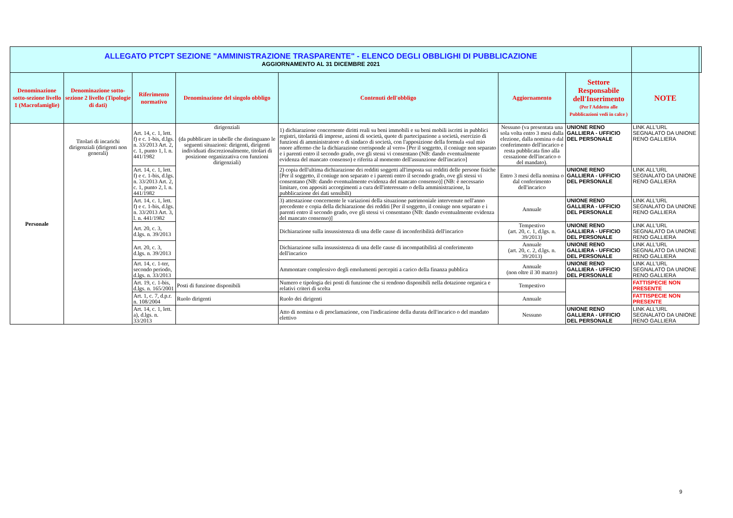| ALLEGATO PTCPT SEZIONE "AMMINISTRAZIONE TRASPARENTE" - ELENCO DEGLI OBBLIGHI DI PUBBLICAZIONE AGGIORNAMENTO AL 31 DICEMBRE 2021 | | | | | | | | |
| Denominazione sotto-sezione livello 1 (Macrofamiglie) | Denominazione sotto-sezione 2 livello (Tipologie di dati) | Riferimento normativo | Denominazione del singolo obbligo | Contenuti dell'obbligo | Aggiornamento | Settore Responsabile dell'Inserimento (Per l'Addetto alle Pubblicazioni vedi in calce ) | NOTE | |
| Personale | Titolari di incarichi dirigenziali (dirigenti non generali) | Art. 14, c. 1, lett. f) e c. 1-bis, d.lgs. n. 33/2013 Art. 2, c. 1, punto 1, l. n. 441/1982 | dirigenziali (da pubblicare in tabelle che distinguano le seguenti situazioni: dirigenti, dirigenti individuati discrezionalmente, titolari di posizione organizzativa con funzioni dirigenziali) | 1) dichiarazione concernente diritti reali su beni immobili e su beni mobili iscritti in pubblici registri, titolarità di imprese, azioni di società, quote di partecipazione a società, esercizio di funzioni di amministratore o di sindaco di società, con l'apposizione della formula «sul mio onore affermo che la dichiarazione corrisponde al vero» [Per il soggetto, il coniuge non separato e i parenti entro il secondo grado, ove gli stessi vi consentano (NB: dando eventualmente evidenza del mancato consenso) e riferita al momento dell'assunzione dell'incarico] | Nessuno (va presentata una sola volta entro 3 mesi dalla elezione, dalla nomina o dal conferimento dell'incarico e resta pubblicata fino alla cessazione dell'incarico o del mandato). | UNIONE RENO GALLIERA - UFFICIO DEL PERSONALE | LINK ALL'URL SEGNALATO DA UNIONE RENO GALLIERA | |
| | | Art. 14, c. 1, lett. f) e c. 1-bis, d.lgs. n. 33/2013 Art. 2, c. 1, punto 2, l. n. 441/1982 | | 2) copia dell'ultima dichiarazione dei redditi soggetti all'imposta sui redditi delle persone fisiche [Per il soggetto, il coniuge non separato e i parenti entro il secondo grado, ove gli stessi vi consentano (NB: dando eventualmente evidenza del mancato consenso)] (NB: è necessario limitare, con appositi accorgimenti a cura dell'interessato o della amministrazione, la pubblicazione dei dati sensibili) | Entro 3 mesi della nomina o dal conferimento dell'incarico | UNIONE RENO GALLIERA - UFFICIO DEL PERSONALE | LINK ALL'URL SEGNALATO DA UNIONE RENO GALLIERA | |
| | | Art. 14, c. 1, lett. f) e c. 1-bis, d.lgs. n. 33/2013 Art. 3, l. n. 441/1982 | | 3) attestazione concernente le variazioni della situazione patrimoniale intervenute nell'anno precedente e copia della dichiarazione dei redditi [Per il soggetto, il coniuge non separato e i parenti entro il secondo grado, ove gli stessi vi consentano (NB: dando eventualmente evidenza del mancato consenso)] | Annuale | UNIONE RENO GALLIERA - UFFICIO DEL PERSONALE | LINK ALL'URL SEGNALATO DA UNIONE RENO GALLIERA | |
| | | Art. 20, c. 3, d.lgs. n. 39/2013 | | Dichiarazione sulla insussistenza di una delle cause di inconferibilità dell'incarico | Tempestivo (art. 20, c. 1, d.lgs. n. 39/2013) | UNIONE RENO GALLIERA - UFFICIO DEL PERSONALE | LINK ALL'URL SEGNALATO DA UNIONE RENO GALLIERA | |
| | | Art. 20, c. 3, d.lgs. n. 39/2013 | | Dichiarazione sulla insussistenza di una delle cause di incompatibilità al conferimento dell'incarico | Annuale (art. 20, c. 2, d.lgs. n. 39/2013) | UNIONE RENO GALLIERA - UFFICIO DEL PERSONALE | LINK ALL'URL SEGNALATO DA UNIONE RENO GALLIERA | |
| | | Art. 14, c. 1-ter, secondo periodo, d.lgs. n. 33/2013 | | Ammontare complessivo degli emolumenti percepiti a carico della finanza pubblica | Annuale (non oltre il 30 marzo) | UNIONE RENO GALLIERA - UFFICIO DEL PERSONALE | LINK ALL'URL SEGNALATO DA UNIONE RENO GALLIERA | |
| | | Art. 19, c. 1-bis, d.lgs. n. 165/2001 | Posti di funzione disponibili | Numero e tipologia dei posti di funzione che si rendono disponibili nella dotazione organica e relativi criteri di scelta | Tempestivo | | FATTISPECIE NON PRESENTE | |
| | | Art. 1, c. 7, d.p.r. n. 108/2004 | Ruolo dirigenti | Ruolo dei dirigenti | Annuale | | FATTISPECIE NON PRESENTE | |
| | | Art. 14, c. 1, lett. a), d.lgs. n. 33/2013 | | Atto di nomina o di proclamazione, con l'indicazione della durata dell'incarico o del mandato elettivo | Nessuno | UNIONE RENO GALLIERA - UFFICIO DEL PERSONALE | LINK ALL'URL SEGNALATO DA UNIONE RENO GALLIERA | |
9